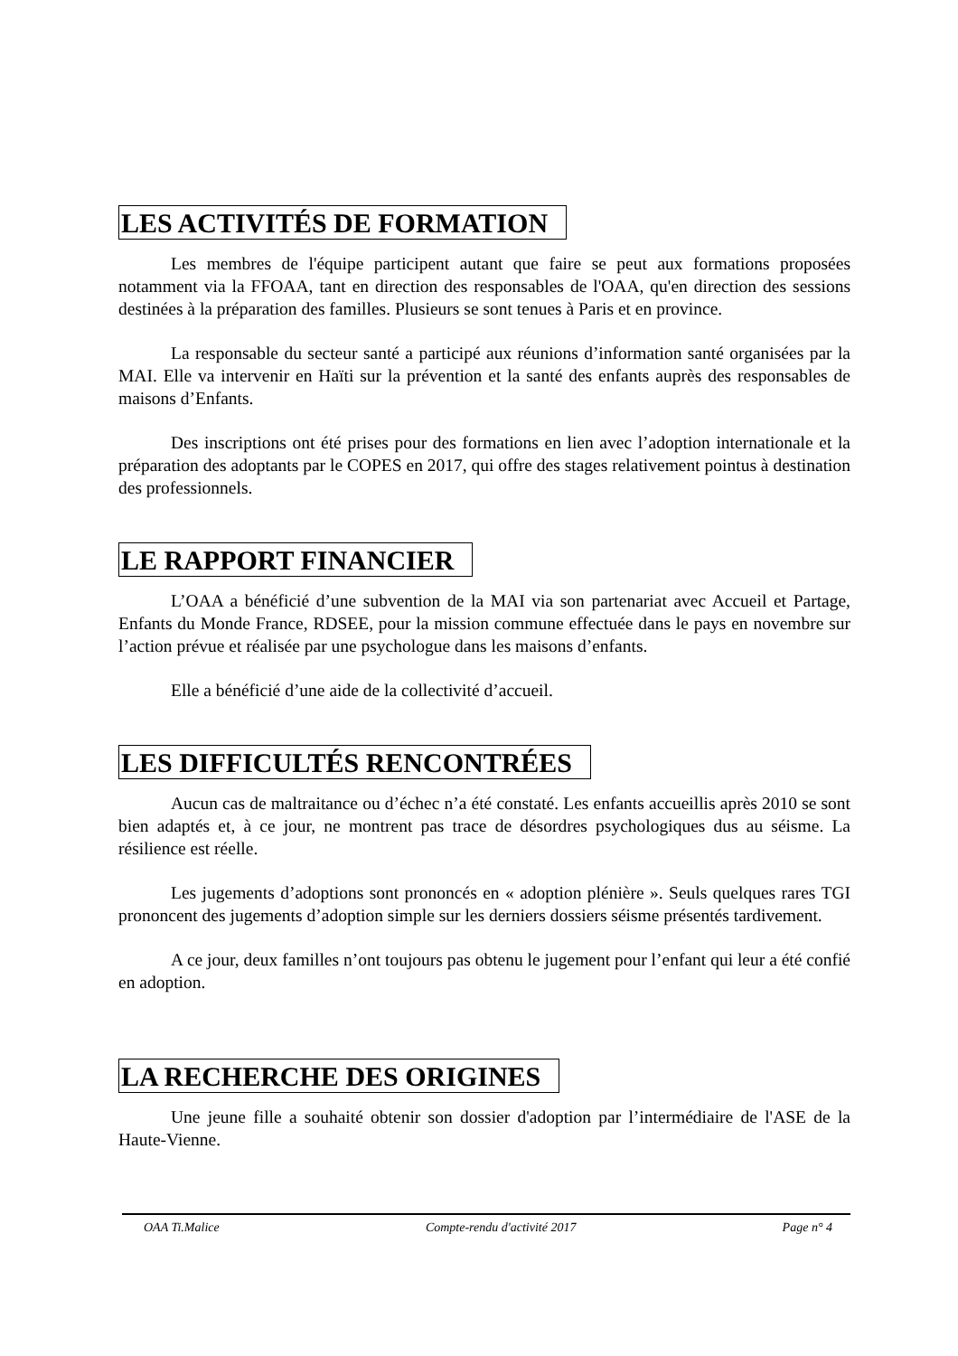LES ACTIVITÉS DE FORMATION
Les membres de l'équipe participent autant que faire se peut aux formations proposées notamment via la FFOAA, tant en direction des responsables de l'OAA, qu'en direction des sessions destinées à la préparation des familles. Plusieurs se sont tenues à Paris et en province.
La responsable du secteur santé a participé aux réunions d’information santé organisées par la MAI. Elle va intervenir en Haïti sur la prévention et la santé des enfants auprès des responsables de maisons d’Enfants.
Des inscriptions ont été prises pour des formations en lien avec l’adoption internationale et la préparation des adoptants par le COPES en 2017, qui offre des stages relativement pointus à destination des professionnels.
LE RAPPORT FINANCIER
L’OAA a bénéficié d’une subvention de la MAI via son partenariat avec Accueil et Partage, Enfants du Monde France, RDSEE, pour la mission commune effectuée dans le pays en novembre sur l’action prévue et réalisée par une psychologue dans les maisons d’enfants.
Elle a bénéficié d’une aide de la collectivité d’accueil.
LES DIFFICULTÉS RENCONTRÉES
Aucun cas de maltraitance ou d’échec n’a été constaté. Les enfants accueillis après 2010 se sont bien adaptés et, à ce jour, ne montrent pas trace de désordres psychologiques dus au séisme. La résilience est réelle.
Les jugements d’adoptions sont prononcés en « adoption plénière ». Seuls quelques rares TGI prononcent des jugements d’adoption simple sur les derniers dossiers séisme présentés tardivement.
A ce jour, deux familles n’ont toujours pas obtenu le jugement pour l’enfant qui leur a été confié en adoption.
LA RECHERCHE DES ORIGINES
Une jeune fille a souhaité obtenir son dossier d'adoption par l’intermédiaire de l'ASE de la Haute-Vienne.
OAA Ti.Malice Compte-rendu d'activité 2017 Page n° 4